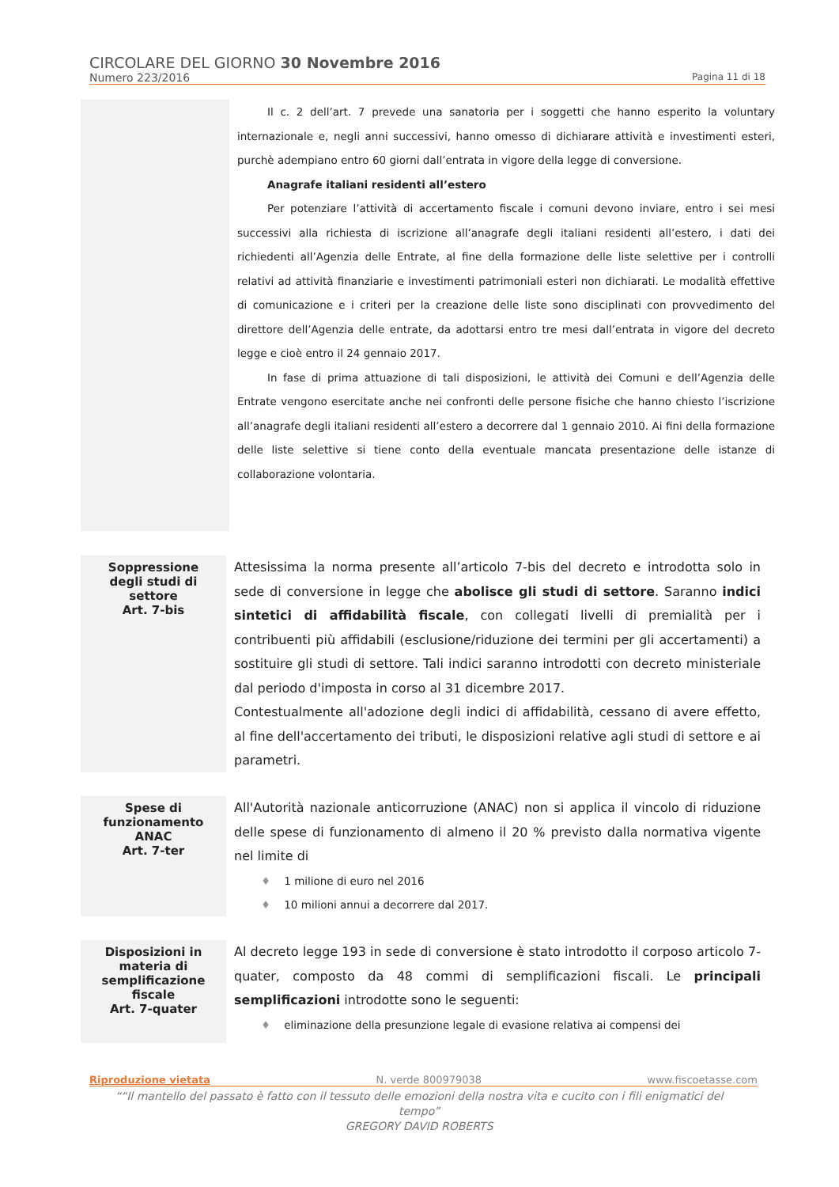CIRCOLARE DEL GIORNO 30 Novembre 2016
Numero 223/2016 Pagina 11 di 18
Il c. 2 dell’art. 7 prevede una sanatoria per i soggetti che hanno esperito la voluntary internazionale e, negli anni successivi, hanno omesso di dichiarare attività e investimenti esteri, purchè adempiano entro 60 giorni dall’entrata in vigore della legge di conversione.
Anagrafe italiani residenti all’estero
Per potenziare l’attività di accertamento fiscale i comuni devono inviare, entro i sei mesi successivi alla richiesta di iscrizione all’anagrafe degli italiani residenti all’estero, i dati dei richiedenti all’Agenzia delle Entrate, al fine della formazione delle liste selettive per i controlli relativi ad attività finanziarie e investimenti patrimoniali esteri non dichiarati. Le modalità effettive di comunicazione e i criteri per la creazione delle liste sono disciplinati con provvedimento del direttore dell’Agenzia delle entrate, da adottarsi entro tre mesi dall’entrata in vigore del decreto legge e cioè entro il 24 gennaio 2017.
In fase di prima attuazione di tali disposizioni, le attività dei Comuni e dell’Agenzia delle Entrate vengono esercitate anche nei confronti delle persone fisiche che hanno chiesto l’iscrizione all’anagrafe degli italiani residenti all’estero a decorrere dal 1 gennaio 2010. Ai fini della formazione delle liste selettive si tiene conto della eventuale mancata presentazione delle istanze di collaborazione volontaria.
Soppressione
degli studi di
settore
Art. 7-bis
Attesissima la norma presente all’articolo 7-bis del decreto e introdotta solo in sede di conversione in legge che abolisce gli studi di settore. Saranno indici sintetici di affidabilità fiscale, con collegati livelli di premialità per i contribuenti più affidabili (esclusione/riduzione dei termini per gli accertamenti) a sostituire gli studi di settore. Tali indici saranno introdotti con decreto ministeriale dal periodo d'imposta in corso al 31 dicembre 2017.
Contestualmente all'adozione degli indici di affidabilità, cessano di avere effetto, al fine dell'accertamento dei tributi, le disposizioni relative agli studi di settore e ai parametri.
Spese di
funzionamento
ANAC
Art. 7-ter
All'Autorità nazionale anticorruzione (ANAC) non si applica il vincolo di riduzione delle spese di funzionamento di almeno il 20 % previsto dalla normativa vigente nel limite di
♦ 1 milione di euro nel 2016
♦ 10 milioni annui a decorrere dal 2017.
Disposizioni in
materia di
semplificazione
fiscale
Art. 7-quater
Al decreto legge 193 in sede di conversione è stato introdotto il corposo articolo 7-quater, composto da 48 commi di semplificazioni fiscali. Le principali semplificazioni introdotte sono le seguenti:
♦ eliminazione della presunzione legale di evasione relativa ai compensi dei
Riproduzione vietata N. verde 800979038 www.fiscoetasse.com
““Il mantello del passato è fatto con il tessuto delle emozioni della nostra vita e cucito con i fili enigmatici del tempo”
GREGORY DAVID ROBERTS